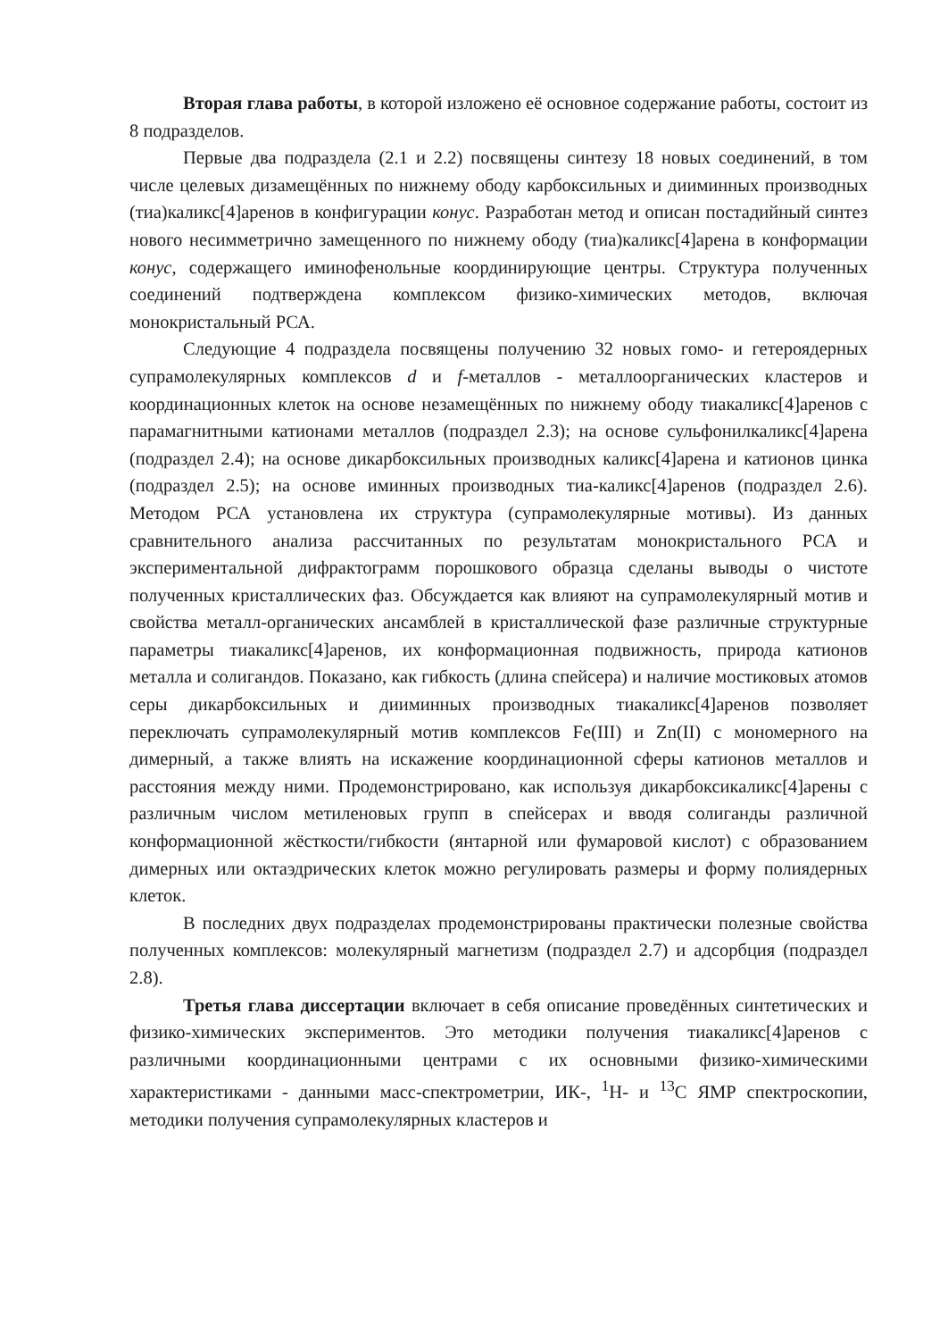Вторая глава работы, в которой изложено её основное содержание работы, состоит из 8 подразделов.
Первые два подраздела (2.1 и 2.2) посвящены синтезу 18 новых соединений, в том числе целевых дизамещённых по нижнему ободу карбоксильных и дииминных производных (тиа)каликс[4]аренов в конфигурации конус. Разработан метод и описан постадийный синтез нового несимметрично замещенного по нижнему ободу (тиа)каликс[4]арена в конформации конус, содержащего иминофенольные координирующие центры. Структура полученных соединений подтверждена комплексом физико-химических методов, включая монокристальный РСА.
Следующие 4 подраздела посвящены получению 32 новых гомо- и гетероядерных супрамолекулярных комплексов d и f-металлов - металлоорганических кластеров и координационных клеток на основе незамещённых по нижнему ободу тиакаликс[4]аренов с парамагнитными катионами металлов (подраздел 2.3); на основе сульфонилкаликс[4]арена (подраздел 2.4); на основе дикарбоксильных производных каликс[4]арена и катионов цинка (подраздел 2.5); на основе иминных производных тиа-каликс[4]аренов (подраздел 2.6). Методом РСА установлена их структура (супрамолекулярные мотивы). Из данных сравнительного анализа рассчитанных по результатам монокристального РСА и экспериментальной дифрактограмм порошкового образца сделаны выводы о чистоте полученных кристаллических фаз. Обсуждается как влияют на супрамолекулярный мотив и свойства металл-органических ансамблей в кристаллической фазе различные структурные параметры тиакаликс[4]аренов, их конформационная подвижность, природа катионов металла и солигандов. Показано, как гибкость (длина спейсера) и наличие мостиковых атомов серы дикарбоксильных и дииминных производных тиакаликс[4]аренов позволяет переключать супрамолекулярный мотив комплексов Fe(III) и Zn(II) с мономерного на димерный, а также влиять на искажение координационной сферы катионов металлов и расстояния между ними. Продемонстрировано, как используя дикарбоксикаликс[4]арены с различным числом метиленовых групп в спейсерах и вводя солиганды различной конформационной жёсткости/гибкости (янтарной или фумаровой кислот) с образованием димерных или октаэдрических клеток можно регулировать размеры и форму полиядерных клеток.
В последних двух подразделах продемонстрированы практически полезные свойства полученных комплексов: молекулярный магнетизм (подраздел 2.7) и адсорбция (подраздел 2.8).
Третья глава диссертации включает в себя описание проведённых синтетических и физико-химических экспериментов. Это методики получения тиакаликс[4]аренов с различными координационными центрами с их основными физико-химическими характеристиками - данными масс-спектрометрии, ИК-, <sup>1</sup>H- и <sup>13</sup>C ЯМР спектроскопии, методики получения супрамолекулярных кластеров и